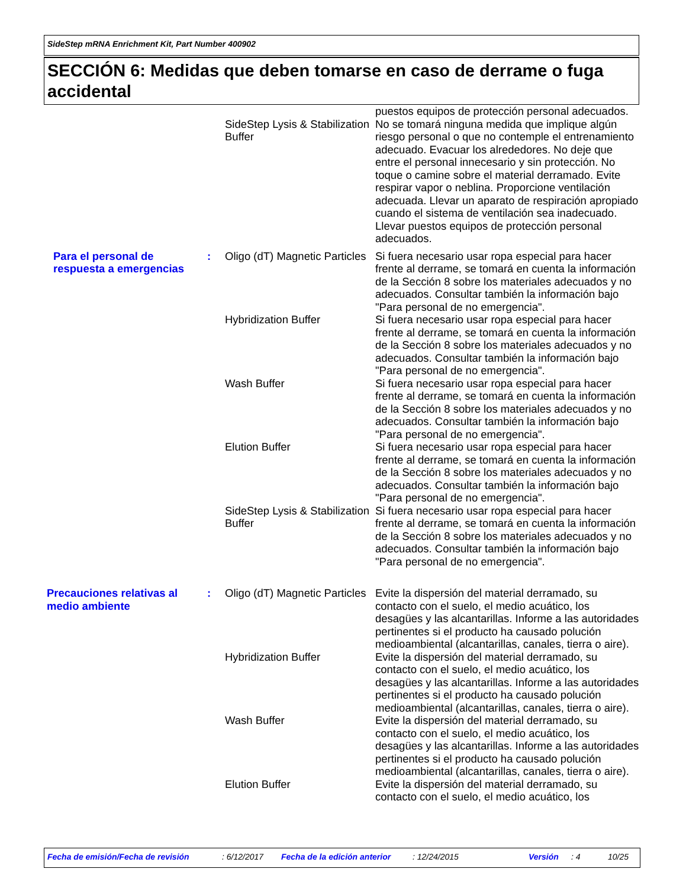SideStep mRNA Enrichment Kit, Part Number 400902
SECCIÓN 6: Medidas que deben tomarse en caso de derrame o fuga accidental
| | | SideStep Lysis & Stabilization Buffer | puestos equipos de protección personal adecuados. No se tomará ninguna medida que implique algún riesgo personal o que no contemple el entrenamiento adecuado. Evacuar los alrededores. No deje que entre el personal innecesario y sin protección. No toque o camine sobre el material derramado. Evite respirar vapor o neblina. Proporcione ventilación adecuada. Llevar un aparato de respiración apropiado cuando el sistema de ventilación sea inadecuado. Llevar puestos equipos de protección personal adecuados. |
| Para el personal de respuesta a emergencias | : | Oligo (dT) Magnetic Particles | Si fuera necesario usar ropa especial para hacer frente al derrame, se tomará en cuenta la información de la Sección 8 sobre los materiales adecuados y no adecuados. Consultar también la información bajo "Para personal de no emergencia". |
| | | Hybridization Buffer | Si fuera necesario usar ropa especial para hacer frente al derrame, se tomará en cuenta la información de la Sección 8 sobre los materiales adecuados y no adecuados. Consultar también la información bajo "Para personal de no emergencia". |
| | | Wash Buffer | Si fuera necesario usar ropa especial para hacer frente al derrame, se tomará en cuenta la información de la Sección 8 sobre los materiales adecuados y no adecuados. Consultar también la información bajo "Para personal de no emergencia". |
| | | Elution Buffer | Si fuera necesario usar ropa especial para hacer frente al derrame, se tomará en cuenta la información de la Sección 8 sobre los materiales adecuados y no adecuados. Consultar también la información bajo "Para personal de no emergencia". |
| | | SideStep Lysis & Stabilization Buffer | Si fuera necesario usar ropa especial para hacer frente al derrame, se tomará en cuenta la información de la Sección 8 sobre los materiales adecuados y no adecuados. Consultar también la información bajo "Para personal de no emergencia". |
| Precauciones relativas al medio ambiente | : | Oligo (dT) Magnetic Particles | Evite la dispersión del material derramado, su contacto con el suelo, el medio acuático, los desagües y las alcantarillas. Informe a las autoridades pertinentes si el producto ha causado polución medioambiental (alcantarillas, canales, tierra o aire). |
| | | Hybridization Buffer | Evite la dispersión del material derramado, su contacto con el suelo, el medio acuático, los desagües y las alcantarillas. Informe a las autoridades pertinentes si el producto ha causado polución medioambiental (alcantarillas, canales, tierra o aire). |
| | | Wash Buffer | Evite la dispersión del material derramado, su contacto con el suelo, el medio acuático, los desagües y las alcantarillas. Informe a las autoridades pertinentes si el producto ha causado polución medioambiental (alcantarillas, canales, tierra o aire). |
| | | Elution Buffer | Evite la dispersión del material derramado, su contacto con el suelo, el medio acuático, los |
Fecha de emisión/Fecha de revisión: 6/12/2017 Fecha de la edición anterior: 12/24/2015 Versión: 4 10/25